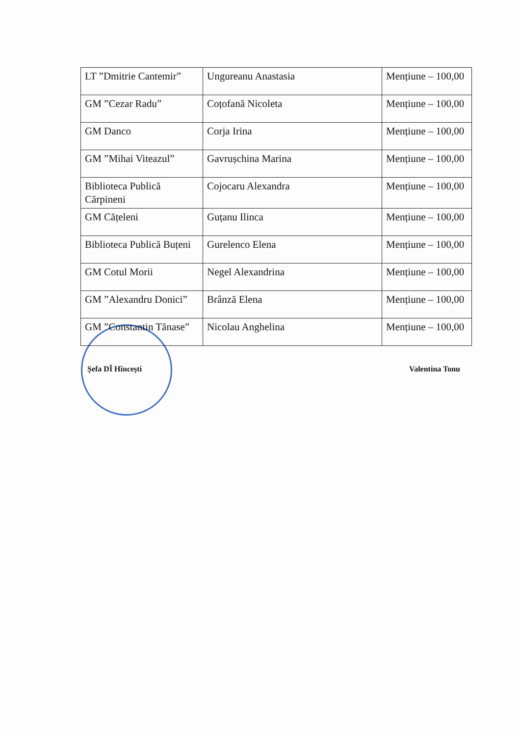| LT ”Dmitrie Cantemir” | Ungureanu Anastasia | Mențiune – 100,00 |
| GM ”Cezar Radu” | Coțofană Nicoleta | Mențiune – 100,00 |
| GM Danco | Corja Irina | Mențiune – 100,00 |
| GM ”Mihai Viteazul” | Gavrușchina Marina | Mențiune – 100,00 |
| Biblioteca Publică Cărpineni | Cojocaru Alexandra | Mențiune – 100,00 |
| GM Cățeleni | Guțanu Ilinca | Mențiune – 100,00 |
| Biblioteca Publică Buțeni | Gurelenco Elena | Mențiune – 100,00 |
| GM Cotul Morii | Negel Alexandrina | Mențiune – 100,00 |
| GM ”Alexandru Donici” | Brânză Elena | Mențiune – 100,00 |
| GM ”Constantin Tănase” | Nicolau Anghelina | Mențiune – 100,00 |
Șefa DÎ Hîncești Valentina Tonu